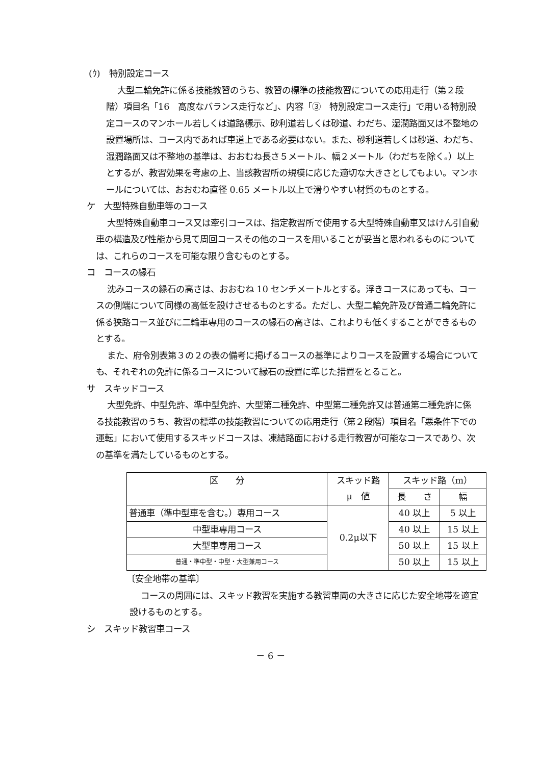(ｳ)　特別設定コース
大型二輪免許に係る技能教習のうち、教習の標準の技能教習についての応用走行（第２段階）項目名「16　高度なバランス走行など」、内容「③　特別設定コース走行」で用いる特別設定コースのマンホール若しくは道路標示、砂利道若しくは砂道、わだち、湿潤路面又は不整地の設置場所は、コース内であれば車道上である必要はない。また、砂利道若しくは砂道、わだち、湿潤路面又は不整地の基準は、おおむね長さ５メートル、幅２メートル（わだちを除く。）以上とするが、教習効果を考慮の上、当該教習所の規模に応じた適切な大きさとしてもよい。マンホールについては、おおむね直径 0.65 メートル以上で滑りやすい材質のものとする。
ケ　大型特殊自動車等のコース
大型特殊自動車コース又は牽引コースは、指定教習所で使用する大型特殊自動車又はけん引自動車の構造及び性能から見て周回コースその他のコースを用いることが妥当と思われるものについては、これらのコースを可能な限り含むものとする。
コ　コースの縁石
沈みコースの縁石の高さは、おおむね 10 センチメートルとする。浮きコースにあっても、コースの側端について同様の高低を設けさせるものとする。ただし、大型二輪免許及び普通二輪免許に係る狭路コース並びに二輪車専用のコースの縁石の高さは、これよりも低くすることができるものとする。
また、府令別表第３の２の表の備考に掲げるコースの基準によりコースを設置する場合についても、それぞれの免許に係るコースについて縁石の設置に準じた措置をとること。
サ　スキッドコース
大型免許、中型免許、準中型免許、大型第二種免許、中型第二種免許又は普通第二種免許に係る技能教習のうち、教習の標準の技能教習についての応用走行（第２段階）項目名「悪条件下での運転」において使用するスキッドコースは、凍結路面における走行教習が可能なコースであり、次の基準を満たしているものとする。
| 区 分 | スキッド路 μ 値 | スキッド路（m） | |
| --- | --- | --- | --- |
| | | 長 さ | 幅 |
| 普通車（準中型車を含む。）専用コース | 0.2μ以下 | 40 以上 | 5 以上 |
| 中型車専用コース | | 40 以上 | 15 以上 |
| 大型車専用コース | | 50 以上 | 15 以上 |
| 普通・準中型・中型・大型兼用コース | | 50 以上 | 15 以上 |
〔安全地帯の基準〕
コースの周囲には、スキッド教習を実施する教習車両の大きさに応じた安全地帯を適宜設けるものとする。
シ　スキッド教習車コース
－ 6 －